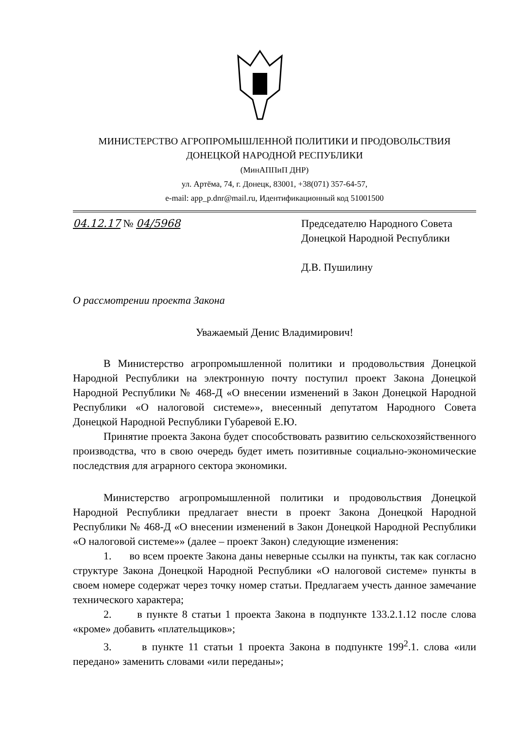МИНИСТЕРСТВО АГРОПРОМЫШЛЕННОЙ ПОЛИТИКИ И ПРОДОВОЛЬСТВИЯ
ДОНЕЦКОЙ НАРОДНОЙ РЕСПУБЛИКИ
(МинАППиП ДНР)
ул. Артёма, 74, г. Донецк, 83001, +38(071) 357-64-57,
e-mail: app_p.dnr@mail.ru, Идентификационный код 51001500
04.12.17 № 04/5968 Председателю Народного Совета Донецкой Народной Республики
Д.В. Пушилину
О рассмотрении проекта Закона
Уважаемый Денис Владимирович!
В Министерство агропромышленной политики и продовольствия Донецкой Народной Республики на электронную почту поступил проект Закона Донецкой Народной Республики № 468-Д «О внесении изменений в Закон Донецкой Народной Республики «О налоговой системе»», внесенный депутатом Народного Совета Донецкой Народной Республики Губаревой Е.Ю.
Принятие проекта Закона будет способствовать развитию сельскохозяйственного производства, что в свою очередь будет иметь позитивные социально-экономические последствия для аграрного сектора экономики.
Министерство агропромышленной политики и продовольствия Донецкой Народной Республики предлагает внести в проект Закона Донецкой Народной Республики № 468-Д «О внесении изменений в Закон Донецкой Народной Республики «О налоговой системе»» (далее – проект Закон) следующие изменения:
1. во всем проекте Закона даны неверные ссылки на пункты, так как согласно структуре Закона Донецкой Народной Республики «О налоговой системе» пункты в своем номере содержат через точку номер статьи. Предлагаем учесть данное замечание технического характера;
2. в пункте 8 статьи 1 проекта Закона в подпункте 133.2.1.12 после слова «кроме» добавить «плательщиков»;
3. в пункте 11 статьи 1 проекта Закона в подпункте 199<sup>2</sup>.1. слова «или передано» заменить словами «или переданы»;